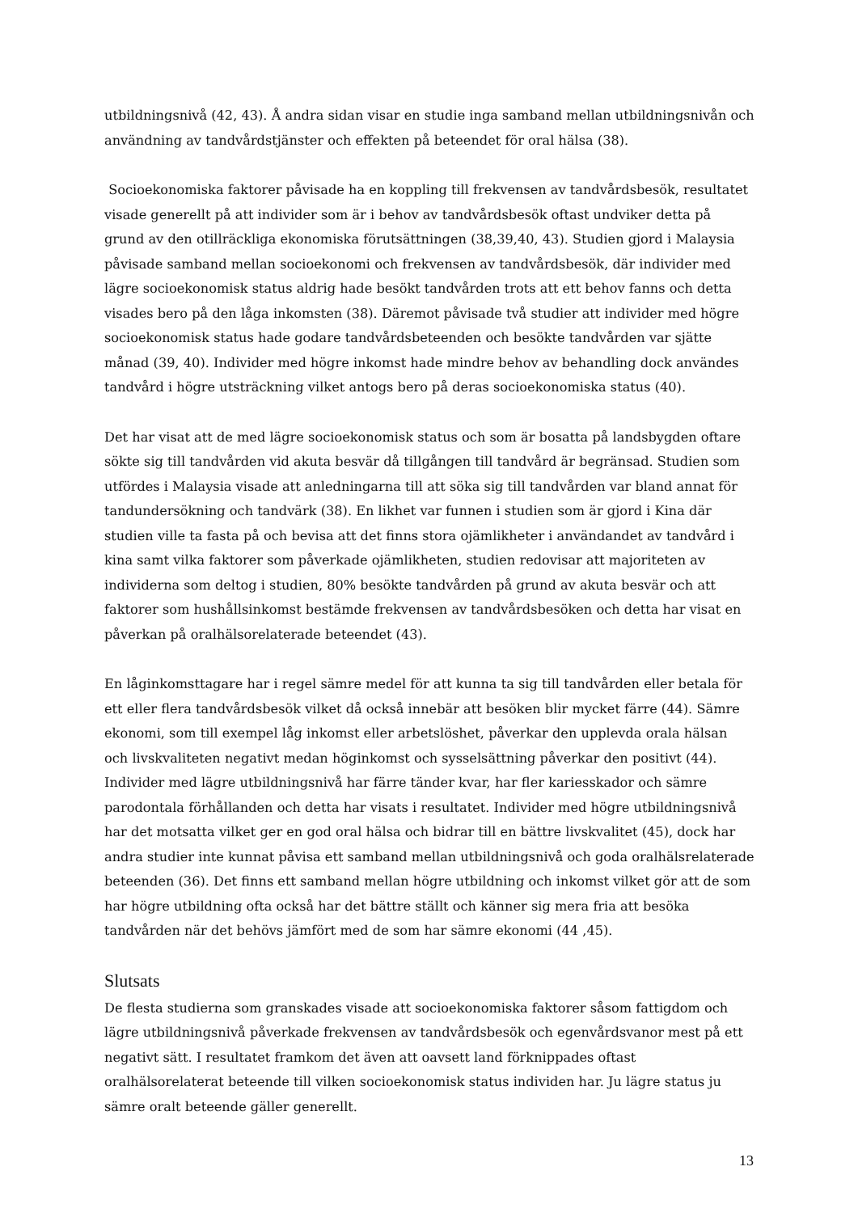utbildningsnivå (42, 43). Å andra sidan visar en studie inga samband mellan utbildningsnivån och användning av tandvårdstjänster och effekten på beteendet för oral hälsa (38).
Socioekonomiska faktorer påvisade ha en koppling till frekvensen av tandvårdsbesök, resultatet visade generellt på att individer som är i behov av tandvårdsbesök oftast undviker detta på grund av den otillräckliga ekonomiska förutsättningen (38,39,40, 43). Studien gjord i Malaysia påvisade samband mellan socioekonomi och frekvensen av tandvårdsbesök, där individer med lägre socioekonomisk status aldrig hade besökt tandvården trots att ett behov fanns och detta visades bero på den låga inkomsten (38). Däremot påvisade två studier att individer med högre socioekonomisk status hade godare tandvårdsbeteenden och besökte tandvården var sjätte månad (39, 40). Individer med högre inkomst hade mindre behov av behandling dock användes tandvård i högre utsträckning vilket antogs bero på deras socioekonomiska status (40).
Det har visat att de med lägre socioekonomisk status och som är bosatta på landsbygden oftare sökte sig till tandvården vid akuta besvär då tillgången till tandvård är begränsad. Studien som utfördes i Malaysia visade att anledningarna till att söka sig till tandvården var bland annat för tandundersökning och tandvärk (38). En likhet var funnen i studien som är gjord i Kina där studien ville ta fasta på och bevisa att det finns stora ojämlikheter i användandet av tandvård i kina samt vilka faktorer som påverkade ojämlikheten, studien redovisar att majoriteten av individerna som deltog i studien, 80% besökte tandvården på grund av akuta besvär och att faktorer som hushållsinkomst bestämde frekvensen av tandvårdsbesöken och detta har visat en påverkan på oralhälsorelaterade beteendet (43).
En låginkomsttagare har i regel sämre medel för att kunna ta sig till tandvården eller betala för ett eller flera tandvårdsbesök vilket då också innebär att besöken blir mycket färre (44). Sämre ekonomi, som till exempel låg inkomst eller arbetslöshet, påverkar den upplevda orala hälsan och livskvaliteten negativt medan höginkomst och sysselsättning påverkar den positivt (44). Individer med lägre utbildningsnivå har färre tänder kvar, har fler kariesskador och sämre parodontala förhållanden och detta har visats i resultatet. Individer med högre utbildningsnivå har det motsatta vilket ger en god oral hälsa och bidrar till en bättre livskvalitet (45), dock har andra studier inte kunnat påvisa ett samband mellan utbildningsnivå och goda oralhälsrelaterade beteenden (36). Det finns ett samband mellan högre utbildning och inkomst vilket gör att de som har högre utbildning ofta också har det bättre ställt och känner sig mera fria att besöka tandvården när det behövs jämfört med de som har sämre ekonomi (44 ,45).
Slutsats
De flesta studierna som granskades visade att socioekonomiska faktorer såsom fattigdom och lägre utbildningsnivå påverkade frekvensen av tandvårdsbesök och egenvårdsvanor mest på ett negativt sätt. I resultatet framkom det även att oavsett land förknippades oftast oralhälsorelaterat beteende till vilken socioekonomisk status individen har. Ju lägre status ju sämre oralt beteende gäller generellt.
13